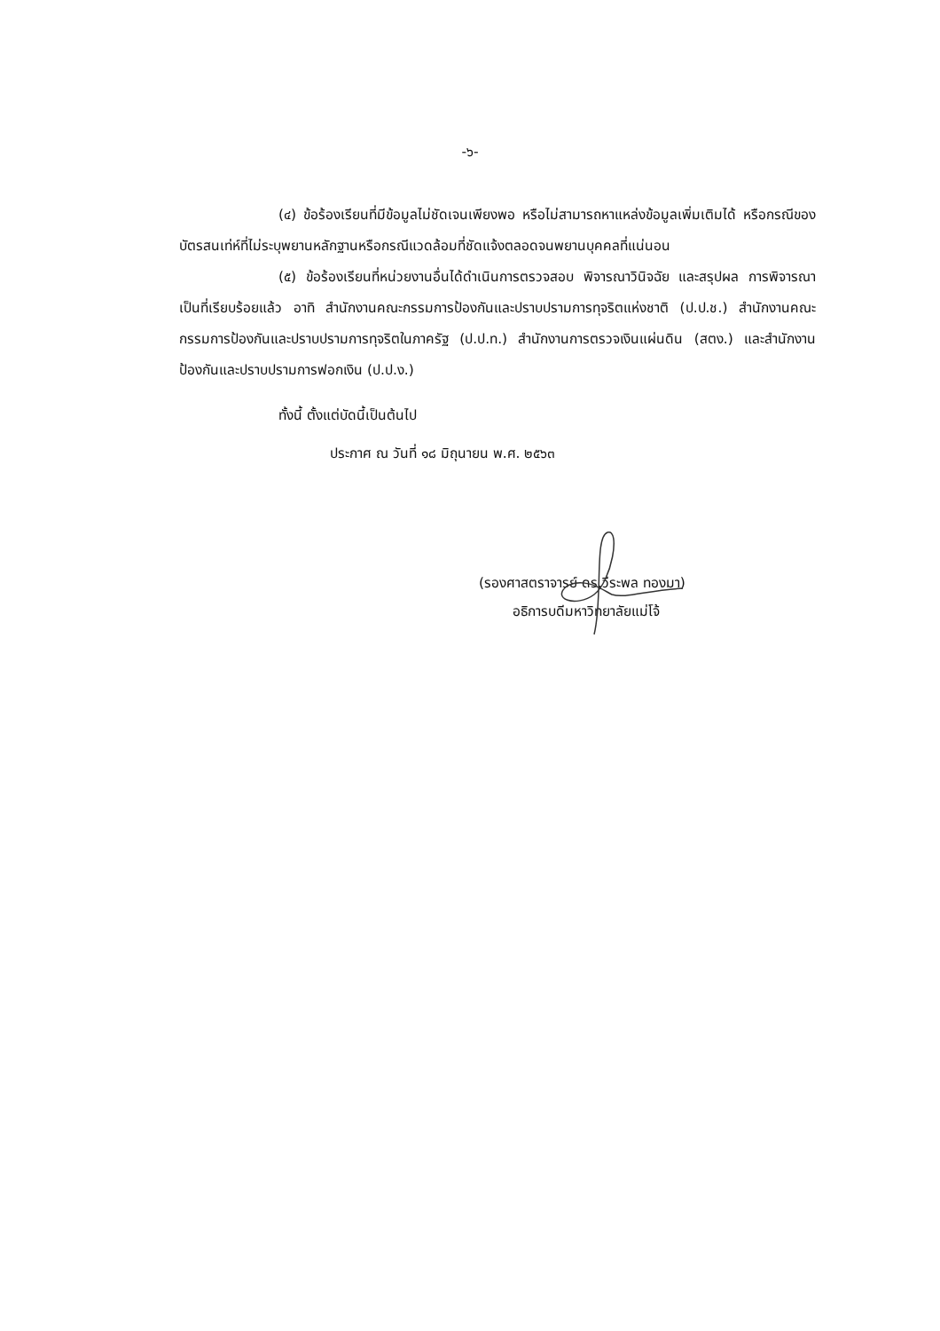-๖-
(๔) ข้อร้องเรียนที่มีข้อมูลไม่ชัดเจนเพียงพอ หรือไม่สามารถหาแหล่งข้อมูลเพิ่มเติมได้ หรือกรณีของบัตรสนเท่ห์ที่ไม่ระบุพยานหลักฐานหรือกรณีแวดล้อมที่ชัดแจ้งตลอดจนพยานบุคคลที่แน่นอน
(๕) ข้อร้องเรียนที่หน่วยงานอื่นได้ดำเนินการตรวจสอบ พิจารณาวินิจฉัย และสรุปผล การพิจารณาเป็นที่เรียบร้อยแล้ว อาทิ สำนักงานคณะกรรมการป้องกันและปราบปรามการทุจริตแห่งชาติ (ป.ป.ช.) สำนักงานคณะกรรมการป้องกันและปราบปรามการทุจริตในภาครัฐ (ป.ป.ท.) สำนักงานการตรวจเงินแผ่นดิน (สตง.) และสำนักงานป้องกันและปราบปรามการฟอกเงิน (ป.ป.ง.)
ทั้งนี้ ตั้งแต่บัดนี้เป็นต้นไป
ประกาศ ณ วันที่ ๑๘ มิถุนายน พ.ศ. ๒๕๖๓
(รองศาสตราจารย์ ดร.วีระพล ทองมา)
อธิการบดีมหาวิทยาลัยแม่โจ้